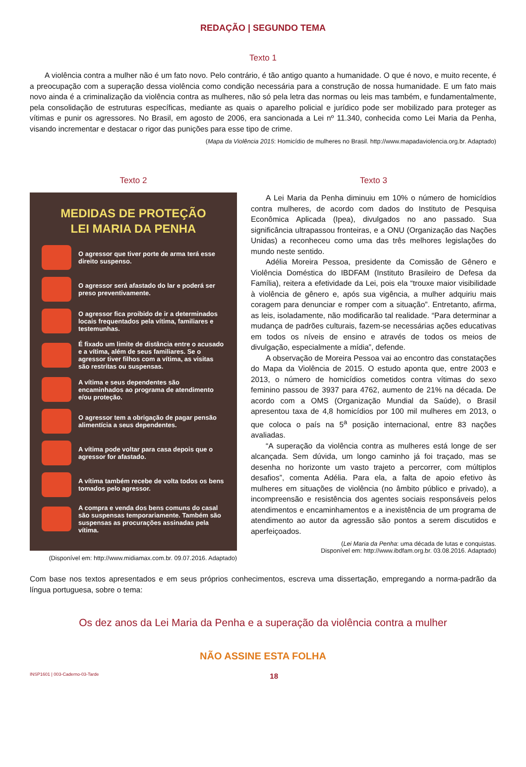REDAÇÃO | SEGUNDO TEMA
Texto 1
A violência contra a mulher não é um fato novo. Pelo contrário, é tão antigo quanto a humanidade. O que é novo, e muito recente, é a preocupação com a superação dessa violência como condição necessária para a construção de nossa humanidade. E um fato mais novo ainda é a criminalização da violência contra as mulheres, não só pela letra das normas ou leis mas também, e fundamentalmente, pela consolidação de estruturas específicas, mediante as quais o aparelho policial e jurídico pode ser mobilizado para proteger as vítimas e punir os agressores. No Brasil, em agosto de 2006, era sancionada a Lei nº 11.340, conhecida como Lei Maria da Penha, visando incrementar e destacar o rigor das punições para esse tipo de crime.
(Mapa da Violência 2015: Homicídio de mulheres no Brasil. http://www.mapadaviolencia.org.br. Adaptado)
Texto 2
MEDIDAS DE PROTEÇÃO
LEI MARIA DA PENHA
O agressor que tiver porte de arma terá esse direito suspenso.
O agressor será afastado do lar e poderá ser preso preventivamente.
O agressor fica proibido de ir a determinados locais frequentados pela vítima, familiares e testemunhas.
É fixado um limite de distância entre o acusado e a vítima, além de seus familiares. Se o agressor tiver filhos com a vítima, as visitas são restritas ou suspensas.
A vítima e seus dependentes são encaminhados ao programa de atendimento e/ou proteção.
O agressor tem a obrigação de pagar pensão alimentícia a seus dependentes.
A vítima pode voltar para casa depois que o agressor for afastado.
A vítima também recebe de volta todos os bens tomados pelo agressor.
A compra e venda dos bens comuns do casal são suspensas temporariamente. Também são suspensas as procurações assinadas pela vítima.
(Disponível em: http://www.midiamax.com.br. 09.07.2016. Adaptado)
Texto 3
A Lei Maria da Penha diminuiu em 10% o número de homicídios contra mulheres, de acordo com dados do Instituto de Pesquisa Econômica Aplicada (Ipea), divulgados no ano passado. Sua significância ultrapassou fronteiras, e a ONU (Organização das Nações Unidas) a reconheceu como uma das três melhores legislações do mundo neste sentido.
Adélia Moreira Pessoa, presidente da Comissão de Gênero e Violência Doméstica do IBDFAM (Instituto Brasileiro de Defesa da Família), reitera a efetividade da Lei, pois ela “trouxe maior visibilidade à violência de gênero e, após sua vigência, a mulher adquiriu mais coragem para denunciar e romper com a situação”. Entretanto, afirma, as leis, isoladamente, não modificarão tal realidade. “Para determinar a mudança de padrões culturais, fazem-se necessárias ações educativas em todos os níveis de ensino e através de todos os meios de divulgação, especialmente a mídia”, defende.
A observação de Moreira Pessoa vai ao encontro das constatações do Mapa da Violência de 2015. O estudo aponta que, entre 2003 e 2013, o número de homicídios cometidos contra vítimas do sexo feminino passou de 3937 para 4762, aumento de 21% na década. De acordo com a OMS (Organização Mundial da Saúde), o Brasil apresentou taxa de 4,8 homicídios por 100 mil mulheres em 2013, o que coloca o país na 5<sup>a</sup> posição internacional, entre 83 nações avaliadas.
“A superação da violência contra as mulheres está longe de ser alcançada. Sem dúvida, um longo caminho já foi traçado, mas se desenha no horizonte um vasto trajeto a percorrer, com múltiplos desafios”, comenta Adélia. Para ela, a falta de apoio efetivo às mulheres em situações de violência (no âmbito público e privado), a incompreensão e resistência dos agentes sociais responsáveis pelos atendimentos e encaminhamentos e a inexistência de um programa de atendimento ao autor da agressão são pontos a serem discutidos e aperfeiçoados.
(Lei Maria da Penha: uma década de lutas e conquistas.
Disponível em: http://www.ibdfam.org.br. 03.08.2016. Adaptado)
Com base nos textos apresentados e em seus próprios conhecimentos, escreva uma dissertação, empregando a norma-padrão da língua portuguesa, sobre o tema:
Os dez anos da Lei Maria da Penha e a superação da violência contra a mulher
NÃO ASSINE ESTA FOLHA
INSP1601 | 003-Caderno-03-Tarde 18